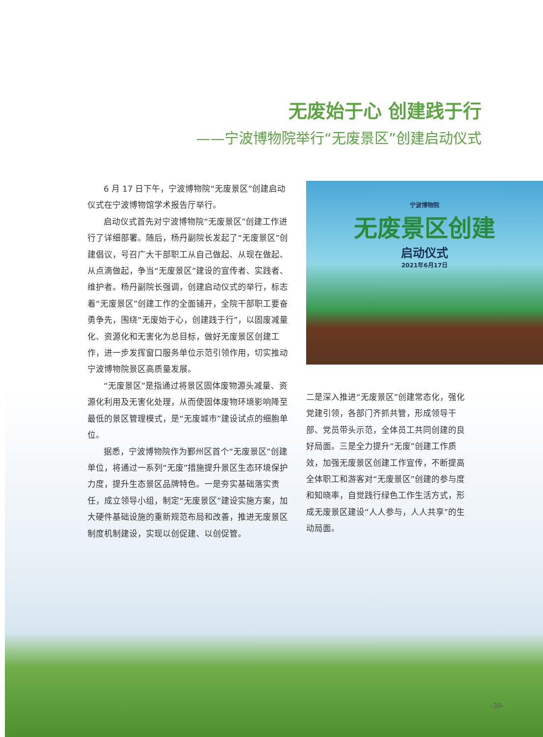无废始于心 创建践于行
——宁波博物院举行“无废景区”创建启动仪式
6 月 17 日下午，宁波博物院“无废景区”创建启动仪式在宁波博物馆学术报告厅举行。
启动仪式首先对宁波博物院“无废景区”创建工作进行了详细部署。随后，杨丹副院长发起了“无废景区”创建倡议，号召广大干部职工从自己做起、从现在做起、从点滴做起，争当“无废景区”建设的宣传者、实践者、维护者。杨丹副院长强调，创建启动仪式的举行，标志着“无废景区”创建工作的全面铺开，全院干部职工要奋勇争先，围绕“无废始于心，创建践于行”，以固废减量化、资源化和无害化为总目标，做好无废景区创建工作，进一步发挥窗口服务单位示范引领作用，切实推动宁波博物院景区高质量发展。
“无废景区”是指通过将景区固体废物源头减量、资源化利用及无害化处理，从而使固体废物环境影响降至最低的景区管理模式，是“无废城市”建设试点的细胞单位。
据悉，宁波博物院作为鄞州区首个“无废景区”创建单位，将通过一系列“无废”措施提升景区生态环境保护力度，提升生态景区品牌特色。一是夯实基础落实责任，成立领导小组，制定“无废景区”建设实施方案，加大硬件基础设施的重新规范布局和改善，推进无废景区制度机制建设，实现以创促建、以创促管。
宁波博物院
无废景区创建
启动仪式
2021年6月17日
二是深入推进“无废景区”创建常态化，强化党建引领，各部门齐抓共管，形成领导干部、党员带头示范，全体员工共同创建的良好局面。三是全力提升“无废”创建工作质效，加强无废景区创建工作宣传，不断提高全体职工和游客对“无废景区”创建的参与度和知晓率，自觉践行绿色工作生活方式，形成无废景区建设“人人参与，人人共享”的生动局面。
-30-